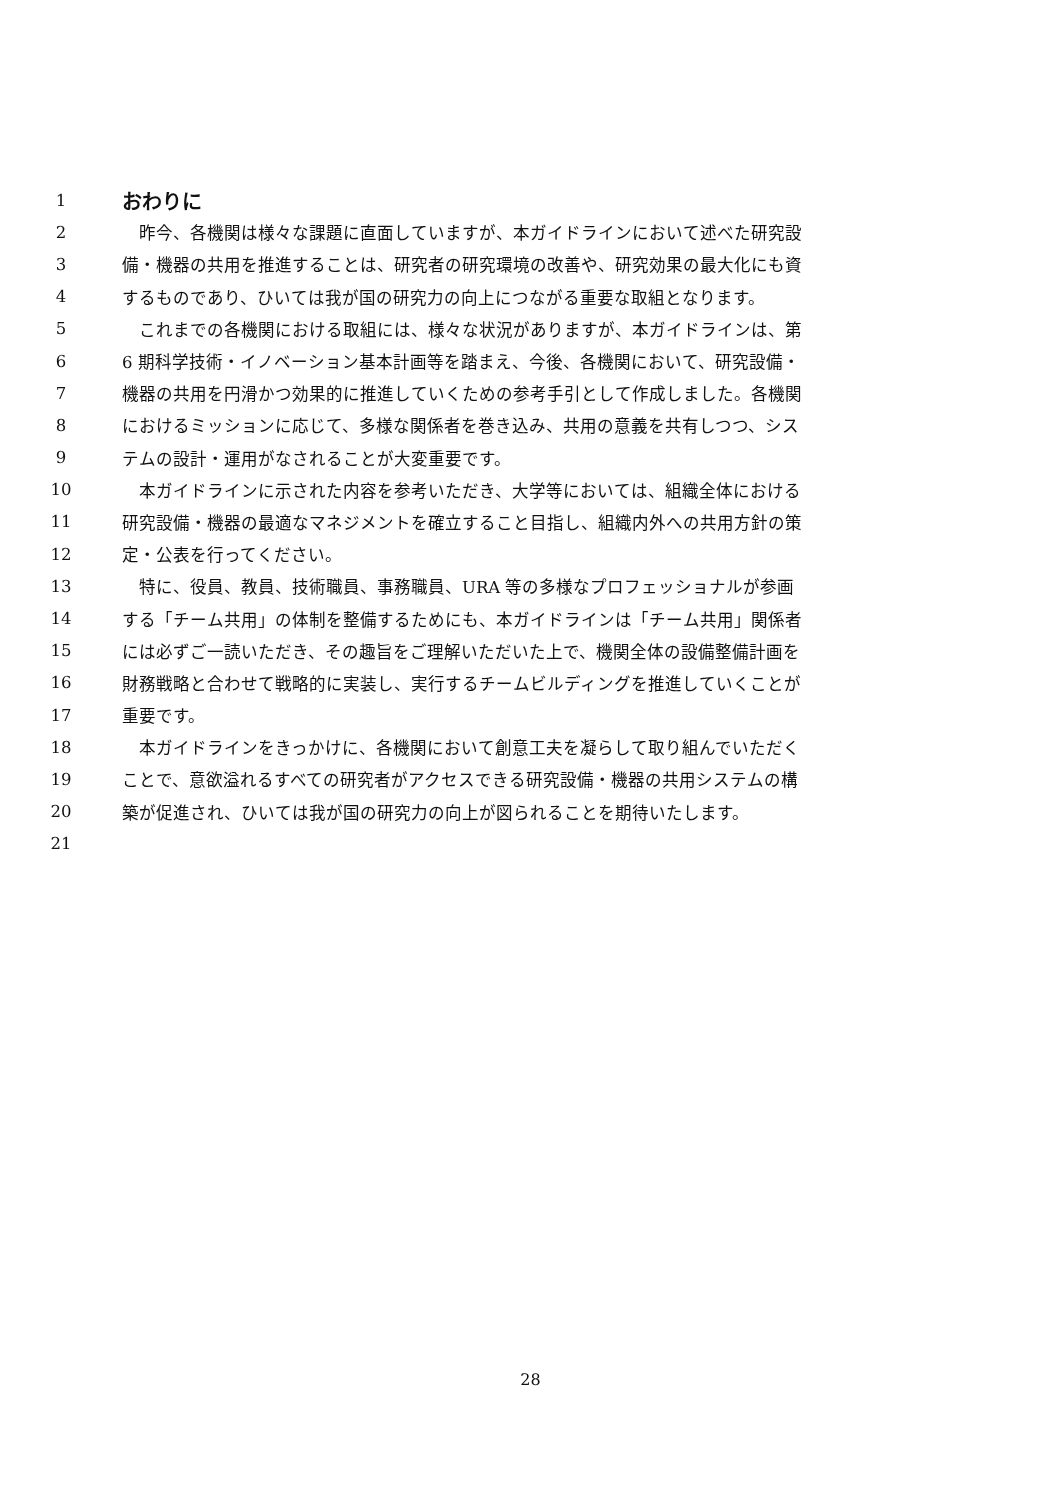1 おわりに
2　昨今、各機関は様々な課題に直面していますが、本ガイドラインにおいて述べた研究設
3 備・機器の共用を推進することは、研究者の研究環境の改善や、研究効果の最大化にも資
4 するものであり、ひいては我が国の研究力の向上につながる重要な取組となります。
5　これまでの各機関における取組には、様々な状況がありますが、本ガイドラインは、第
6 6 期科学技術・イノベーション基本計画等を踏まえ、今後、各機関において、研究設備・
7 機器の共用を円滑かつ効果的に推進していくための参考手引として作成しました。各機関
8 におけるミッションに応じて、多様な関係者を巻き込み、共用の意義を共有しつつ、シス
9 テムの設計・運用がなされることが大変重要です。
10　本ガイドラインに示された内容を参考いただき、大学等においては、組織全体における
11 研究設備・機器の最適なマネジメントを確立すること目指し、組織内外への共用方針の策
12 定・公表を行ってください。
13　特に、役員、教員、技術職員、事務職員、URA 等の多様なプロフェッショナルが参画
14 する「チーム共用」の体制を整備するためにも、本ガイドラインは「チーム共用」関係者
15 には必ずご一読いただき、その趣旨をご理解いただいた上で、機関全体の設備整備計画を
16 財務戦略と合わせて戦略的に実装し、実行するチームビルディングを推進していくことが
17 重要です。
18　本ガイドラインをきっかけに、各機関において創意工夫を凝らして取り組んでいただく
19 ことで、意欲溢れるすべての研究者がアクセスできる研究設備・機器の共用システムの構
20 築が促進され、ひいては我が国の研究力の向上が図られることを期待いたします。
21
28